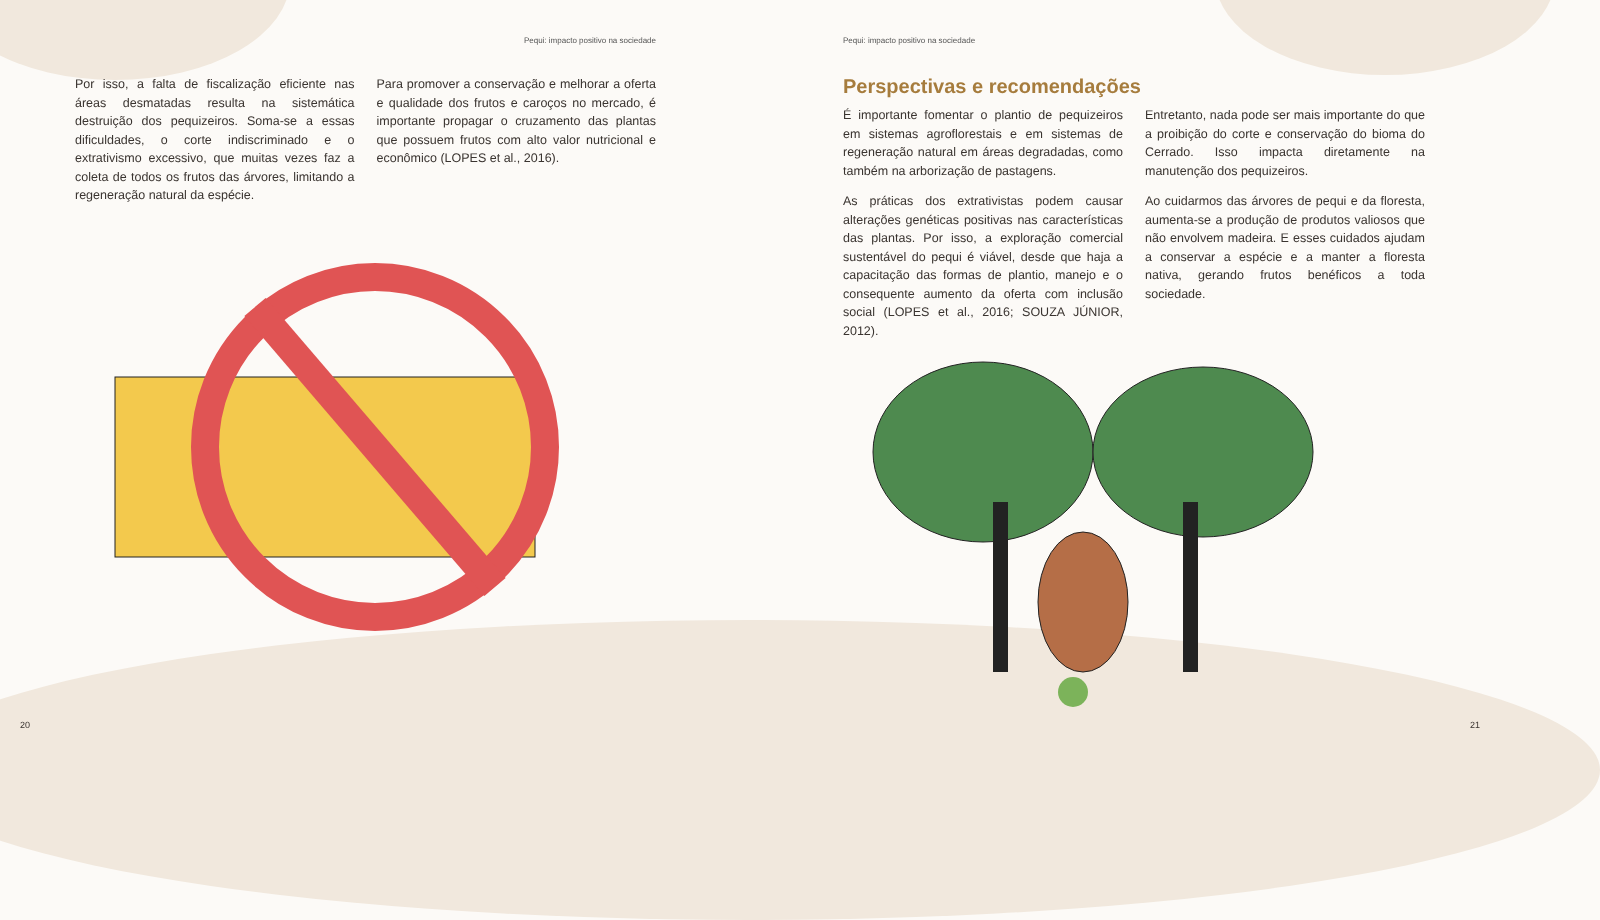Pequi: impacto positivo na sociedade
Por isso, a falta de fiscalização eficiente nas áreas desmatadas resulta na sistemática destruição dos pequizeiros. Soma-se a essas dificuldades, o corte indiscriminado e o extrativismo excessivo, que muitas vezes faz a coleta de todos os frutos das árvores, limitando a regeneração natural da espécie.
Para promover a conservação e melhorar a oferta e qualidade dos frutos e caroços no mercado, é importante propagar o cruzamento das plantas que possuem frutos com alto valor nutricional e econômico (LOPES et al., 2016).
20
Pequi: impacto positivo na sociedade
Perspectivas e recomendações
É importante fomentar o plantio de pequizeiros em sistemas agroflorestais e em sistemas de regeneração natural em áreas degradadas, como também na arborização de pastagens.
As práticas dos extrativistas podem causar alterações genéticas positivas nas características das plantas. Por isso, a exploração comercial sustentável do pequi é viável, desde que haja a capacitação das formas de plantio, manejo e o consequente aumento da oferta com inclusão social (LOPES et al., 2016; SOUZA JÚNIOR, 2012).
Entretanto, nada pode ser mais importante do que a proibição do corte e conservação do bioma do Cerrado. Isso impacta diretamente na manutenção dos pequizeiros.
Ao cuidarmos das árvores de pequi e da floresta, aumenta-se a produção de produtos valiosos que não envolvem madeira. E esses cuidados ajudam a conservar a espécie e a manter a floresta nativa, gerando frutos benéficos a toda sociedade.
21